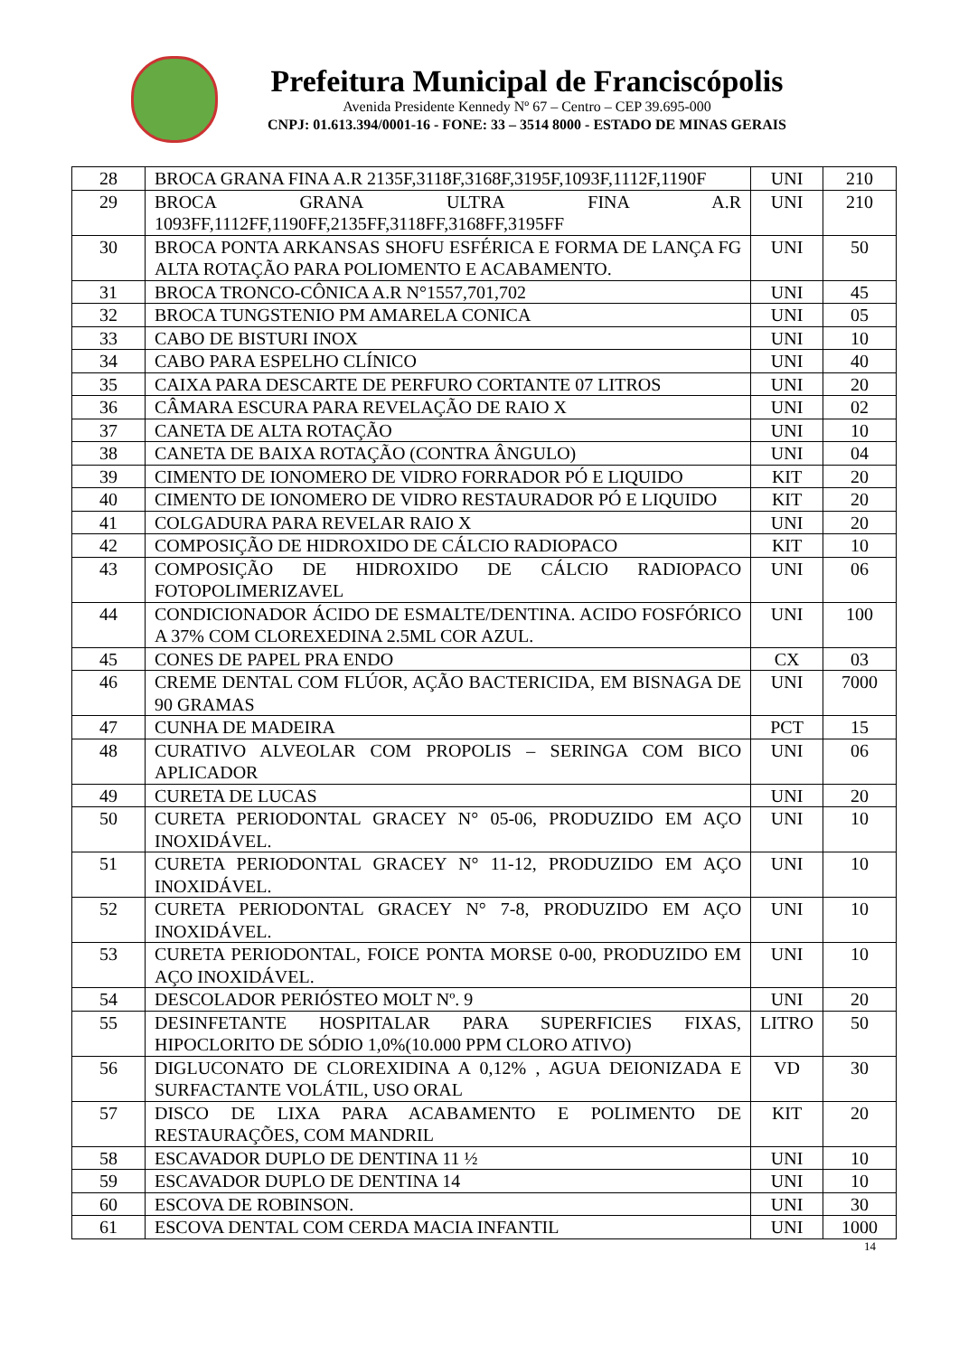Prefeitura Municipal de Franciscópolis
Avenida Presidente Kennedy Nº 67 – Centro – CEP 39.695-000
CNPJ: 01.613.394/0001-16 - FONE: 33 – 3514 8000 - ESTADO DE MINAS GERAIS
| 28 | BROCA GRANA FINA A.R 2135F,3118F,3168F,3195F,1093F,1112F,1190F | UNI | 210 |
| 29 | BROCA GRANA ULTRA FINA A.R 1093FF,1112FF,1190FF,2135FF,3118FF,3168FF,3195FF | UNI | 210 |
| 30 | BROCA PONTA ARKANSAS SHOFU ESFÉRICA E FORMA DE LANÇA FG ALTA ROTAÇÃO PARA POLIOMENTO E ACABAMENTO. | UNI | 50 |
| 31 | BROCA TRONCO-CÔNICA A.R N°1557,701,702 | UNI | 45 |
| 32 | BROCA TUNGSTENIO PM AMARELA CONICA | UNI | 05 |
| 33 | CABO DE BISTURI INOX | UNI | 10 |
| 34 | CABO PARA ESPELHO CLÍNICO | UNI | 40 |
| 35 | CAIXA PARA DESCARTE DE PERFURO CORTANTE 07 LITROS | UNI | 20 |
| 36 | CÂMARA ESCURA PARA REVELAÇÃO DE RAIO X | UNI | 02 |
| 37 | CANETA DE ALTA ROTAÇÃO | UNI | 10 |
| 38 | CANETA DE BAIXA ROTAÇÃO (CONTRA ÂNGULO) | UNI | 04 |
| 39 | CIMENTO DE IONOMERO DE VIDRO FORRADOR PÓ E LIQUIDO | KIT | 20 |
| 40 | CIMENTO DE IONOMERO DE VIDRO RESTAURADOR PÓ E LIQUIDO | KIT | 20 |
| 41 | COLGADURA PARA REVELAR RAIO X | UNI | 20 |
| 42 | COMPOSIÇÃO DE HIDROXIDO DE CÁLCIO RADIOPACO | KIT | 10 |
| 43 | COMPOSIÇÃO DE HIDROXIDO DE CÁLCIO RADIOPACO FOTOPOLIMERIZAVEL | UNI | 06 |
| 44 | CONDICIONADOR ÁCIDO DE ESMALTE/DENTINA. ACIDO FOSFÓRICO A 37% COM CLOREXEDINA 2.5ML COR AZUL. | UNI | 100 |
| 45 | CONES DE PAPEL PRA ENDO | CX | 03 |
| 46 | CREME DENTAL COM FLÚOR, AÇÃO BACTERICIDA, EM BISNAGA DE 90 GRAMAS | UNI | 7000 |
| 47 | CUNHA DE MADEIRA | PCT | 15 |
| 48 | CURATIVO ALVEOLAR COM PROPOLIS – SERINGA COM BICO APLICADOR | UNI | 06 |
| 49 | CURETA DE LUCAS | UNI | 20 |
| 50 | CURETA PERIODONTAL GRACEY N° 05-06, PRODUZIDO EM AÇO INOXIDÁVEL. | UNI | 10 |
| 51 | CURETA PERIODONTAL GRACEY N° 11-12, PRODUZIDO EM AÇO INOXIDÁVEL. | UNI | 10 |
| 52 | CURETA PERIODONTAL GRACEY N° 7-8, PRODUZIDO EM AÇO INOXIDÁVEL. | UNI | 10 |
| 53 | CURETA PERIODONTAL, FOICE PONTA MORSE 0-00, PRODUZIDO EM AÇO INOXIDÁVEL. | UNI | 10 |
| 54 | DESCOLADOR PERIÓSTEO MOLT Nº. 9 | UNI | 20 |
| 55 | DESINFETANTE HOSPITALAR PARA SUPERFICIES FIXAS, HIPOCLORITO DE SÓDIO 1,0%(10.000 PPM CLORO ATIVO) | LITRO | 50 |
| 56 | DIGLUCONATO DE CLOREXIDINA A 0,12% , AGUA DEIONIZADA E SURFACTANTE VOLÁTIL, USO ORAL | VD | 30 |
| 57 | DISCO DE LIXA PARA ACABAMENTO E POLIMENTO DE RESTAURAÇÕES, COM MANDRIL | KIT | 20 |
| 58 | ESCAVADOR DUPLO DE DENTINA 11 ½ | UNI | 10 |
| 59 | ESCAVADOR DUPLO DE DENTINA 14 | UNI | 10 |
| 60 | ESCOVA DE ROBINSON. | UNI | 30 |
| 61 | ESCOVA DENTAL COM CERDA MACIA INFANTIL | UNI | 1000 |
14